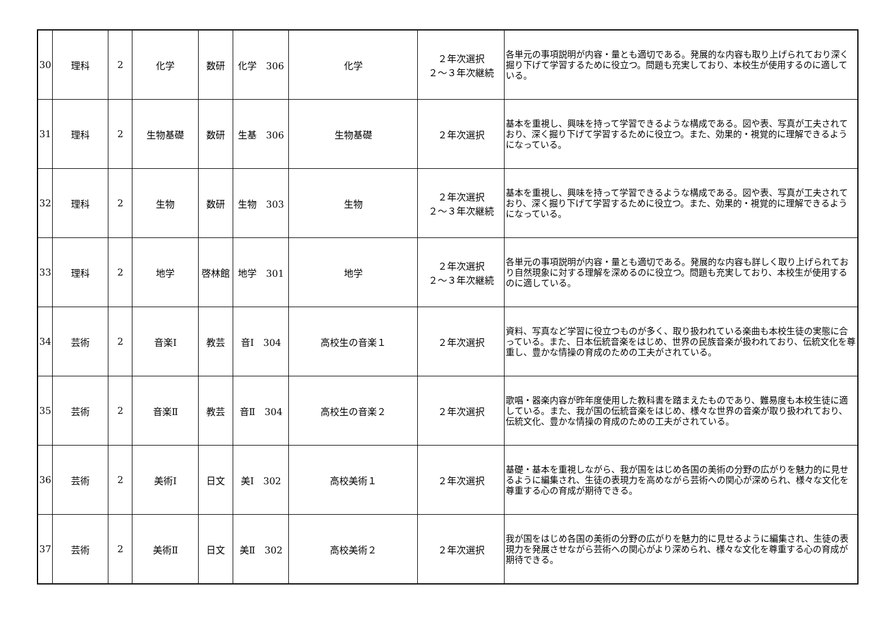| 30 | 理科 | 2 | 化学 | 数研 | 化学 306 | 化学 | ２年次選択 ２～３年次継続 | 各単元の事項説明が内容・量とも適切である。発展的な内容も取り上げられており深く掘り下げて学習するために役立つ。問題も充実しており、本校生が使用するのに適している。 |
| 31 | 理科 | 2 | 生物基礎 | 数研 | 生基 306 | 生物基礎 | ２年次選択 | 基本を重視し、興味を持って学習できるような構成である。図や表、写真が工夫されており、深く掘り下げて学習するために役立つ。また、効果的・視覚的に理解できるようになっている。 |
| 32 | 理科 | 2 | 生物 | 数研 | 生物 303 | 生物 | ２年次選択 ２～３年次継続 | 基本を重視し、興味を持って学習できるような構成である。図や表、写真が工夫されており、深く掘り下げて学習するために役立つ。また、効果的・視覚的に理解できるようになっている。 |
| 33 | 理科 | 2 | 地学 | 啓林館 | 地学 301 | 地学 | ２年次選択 ２～３年次継続 | 各単元の事項説明が内容・量とも適切である。発展的な内容も詳しく取り上げられており自然現象に対する理解を深めるのに役立つ。問題も充実しており、本校生が使用するのに適している。 |
| 34 | 芸術 | 2 | 音楽Ⅰ | 教芸 | 音Ⅰ 304 | 高校生の音楽１ | ２年次選択 | 資料、写真など学習に役立つものが多く、取り扱われている楽曲も本校生徒の実態に合っている。また、日本伝統音楽をはじめ、世界の民族音楽が扱われており、伝統文化を尊重し、豊かな情操の育成のための工夫がされている。 |
| 35 | 芸術 | 2 | 音楽Ⅱ | 教芸 | 音Ⅱ 304 | 高校生の音楽２ | ２年次選択 | 歌唱・器楽内容が昨年度使用した教科書を踏まえたものであり、難易度も本校生徒に適している。また、我が国の伝統音楽をはじめ、様々な世界の音楽が取り扱われており、伝統文化、豊かな情操の育成のための工夫がされている。 |
| 36 | 芸術 | 2 | 美術Ⅰ | 日文 | 美Ⅰ 302 | 高校美術１ | ２年次選択 | 基礎・基本を重視しながら、我が国をはじめ各国の美術の分野の広がりを魅力的に見せるように編集され、生徒の表現力を高めながら芸術への関心が深められ、様々な文化を尊重する心の育成が期待できる。 |
| 37 | 芸術 | 2 | 美術Ⅱ | 日文 | 美Ⅱ 302 | 高校美術２ | ２年次選択 | 我が国をはじめ各国の美術の分野の広がりを魅力的に見せるように編集され、生徒の表現力を発展させながら芸術への関心がより深められ、様々な文化を尊重する心の育成が期待できる。 |